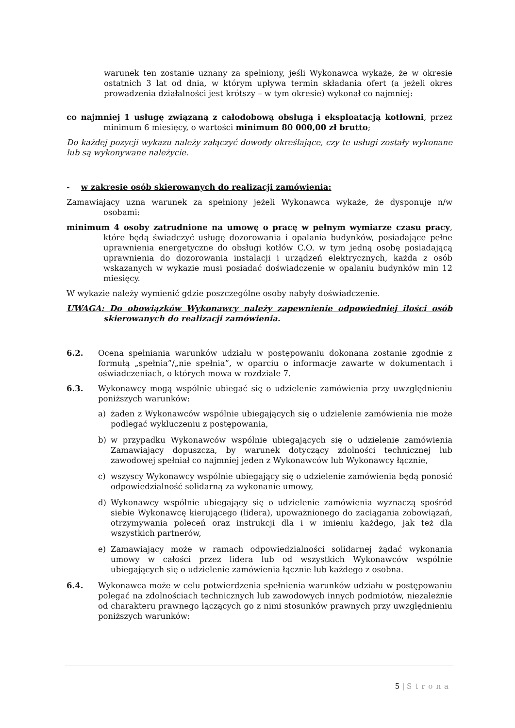warunek ten zostanie uznany za spełniony, jeśli Wykonawca wykaże, że w okresie ostatnich 3 lat od dnia, w którym upływa termin składania ofert (a jeżeli okres prowadzenia działalności jest krótszy – w tym okresie) wykonał co najmniej:
co najmniej 1 usługę związaną z całodobową obsługą i eksploatacją kotłowni, przez minimum 6 miesięcy, o wartości minimum 80 000,00 zł brutto;
Do każdej pozycji wykazu należy załączyć dowody określające, czy te usługi zostały wykonane lub są wykonywane należycie.
- w zakresie osób skierowanych do realizacji zamówienia:
Zamawiający uzna warunek za spełniony jeżeli Wykonawca wykaże, że dysponuje n/w osobami:
minimum 4 osoby zatrudnione na umowę o pracę w pełnym wymiarze czasu pracy, które będą świadczyć usługę dozorowania i opalania budynków, posiadające pełne uprawnienia energetyczne do obsługi kotłów C.O. w tym jedną osobę posiadającą uprawnienia do dozorowania instalacji i urządzeń elektrycznych, każda z osób wskazanych w wykazie musi posiadać doświadczenie w opalaniu budynków min 12 miesięcy.
W wykazie należy wymienić gdzie poszczególne osoby nabyły doświadczenie.
UWAGA: Do obowiązków Wykonawcy należy zapewnienie odpowiedniej ilości osób skierowanych do realizacji zamówienia.
6.2. Ocena spełniania warunków udziału w postępowaniu dokonana zostanie zgodnie z formułą „spełnia”/„nie spełnia”, w oparciu o informacje zawarte w dokumentach i oświadczeniach, o których mowa w rozdziale 7.
6.3. Wykonawcy mogą wspólnie ubiegać się o udzielenie zamówienia przy uwzględnieniu poniższych warunków:
a) żaden z Wykonawców wspólnie ubiegających się o udzielenie zamówienia nie może podlegać wykluczeniu z postępowania,
b) w przypadku Wykonawców wspólnie ubiegających się o udzielenie zamówienia Zamawiający dopuszcza, by warunek dotyczący zdolności technicznej lub zawodowej spełniał co najmniej jeden z Wykonawców lub Wykonawcy łącznie,
c) wszyscy Wykonawcy wspólnie ubiegający się o udzielenie zamówienia będą ponosić odpowiedzialność solidarną za wykonanie umowy,
d) Wykonawcy wspólnie ubiegający się o udzielenie zamówienia wyznaczą spośród siebie Wykonawcę kierującego (lidera), upoważnionego do zaciągania zobowiązań, otrzymywania poleceń oraz instrukcji dla i w imieniu każdego, jak też dla wszystkich partnerów,
e) Zamawiający może w ramach odpowiedzialności solidarnej żądać wykonania umowy w całości przez lidera lub od wszystkich Wykonawców wspólnie ubiegających się o udzielenie zamówienia łącznie lub każdego z osobna.
6.4. Wykonawca może w celu potwierdzenia spełnienia warunków udziału w postępowaniu polegać na zdolnościach technicznych lub zawodowych innych podmiotów, niezależnie od charakteru prawnego łączących go z nimi stosunków prawnych przy uwzględnieniu poniższych warunków:
5 | Strona